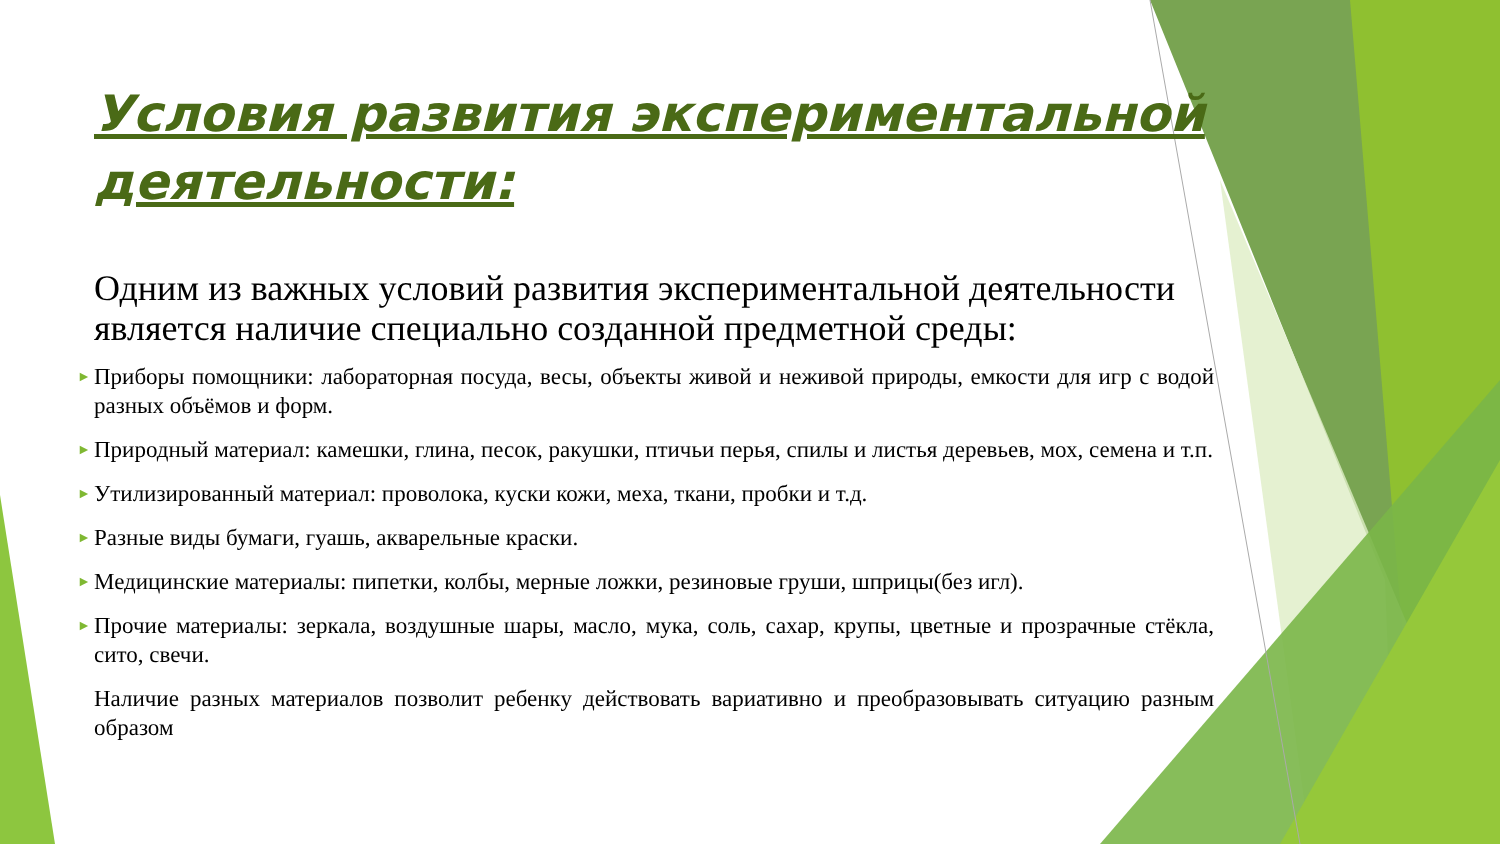Условия развития экспериментальной деятельности:
Одним из важных условий развития экспериментальной деятельности является наличие специально созданной предметной среды:
► Приборы помощники: лабораторная посуда, весы, объекты живой и неживой природы, емкости для игр с водой разных объёмов и форм.
► Природный материал: камешки, глина, песок, ракушки, птичьи перья, спилы и листья деревьев, мох, семена и т.п.
► Утилизированный материал: проволока, куски кожи, меха, ткани, пробки и т.д.
► Разные виды бумаги, гуашь, акварельные краски.
► Медицинские материалы: пипетки, колбы, мерные ложки, резиновые груши, шприцы(без игл).
► Прочие материалы: зеркала, воздушные шары, масло, мука, соль, сахар, крупы, цветные и прозрачные стёкла, сито, свечи.
Наличие разных материалов позволит ребенку действовать вариативно и преобразовывать ситуацию разным образом